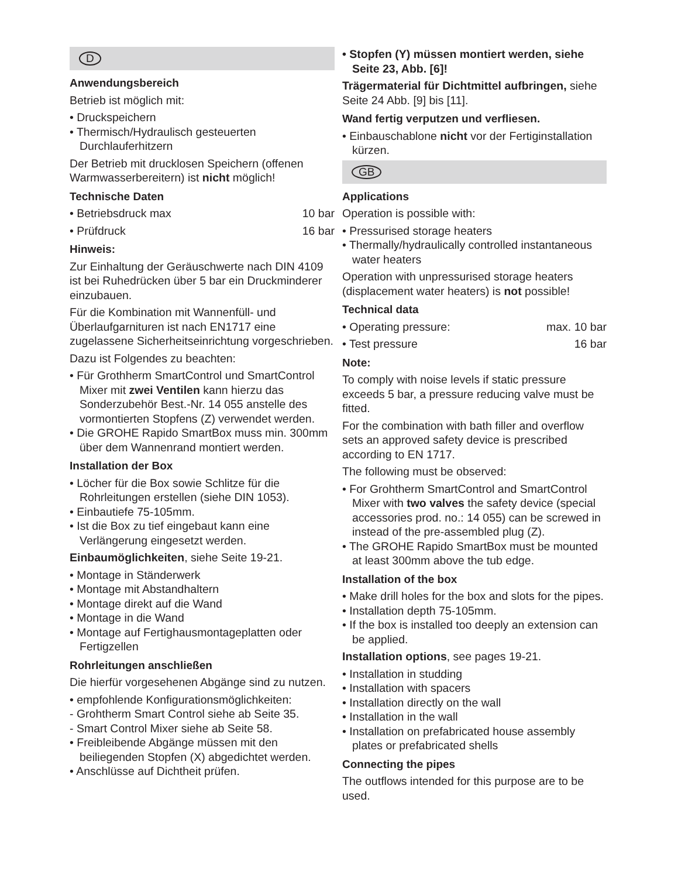D
Anwendungsbereich
Betrieb ist möglich mit:
• Druckspeichern
• Thermisch/Hydraulisch gesteuerten Durchlauferhitzern
Der Betrieb mit drucklosen Speichern (offenen Warmwasserbereitern) ist nicht möglich!
Technische Daten
• Betriebsdruck max 10 bar
• Prüfdruck 16 bar
Hinweis:
Zur Einhaltung der Geräuschwerte nach DIN 4109 ist bei Ruhedrücken über 5 bar ein Druckminderer einzubauen.
Für die Kombination mit Wannenfüll- und Überlaufgarnituren ist nach EN1717 eine zugelassene Sicherheitseinrichtung vorgeschrieben.
Dazu ist Folgendes zu beachten:
• Für Grothherm SmartControl und SmartControl Mixer mit zwei Ventilen kann hierzu das Sonderzubehör Best.-Nr. 14 055 anstelle des vormontierten Stopfens (Z) verwendet werden.
• Die GROHE Rapido SmartBox muss min. 300mm über dem Wannenrand montiert werden.
Installation der Box
• Löcher für die Box sowie Schlitze für die Rohrleitungen erstellen (siehe DIN 1053).
• Einbautiefe 75-105mm.
• Ist die Box zu tief eingebaut kann eine Verlängerung eingesetzt werden.
Einbaumöglichkeiten, siehe Seite 19-21.
• Montage in Ständerwerk
• Montage mit Abstandhaltern
• Montage direkt auf die Wand
• Montage in die Wand
• Montage auf Fertighausmontageplatten oder Fertigzellen
Rohrleitungen anschließen
Die hierfür vorgesehenen Abgänge sind zu nutzen.
• empfohlende Konfigurationsmöglichkeiten:
- Grohtherm Smart Control siehe ab Seite 35.
- Smart Control Mixer siehe ab Seite 58.
• Freibleibende Abgänge müssen mit den beiliegenden Stopfen (X) abgedichtet werden.
• Anschlüsse auf Dichtheit prüfen.
• Stopfen (Y) müssen montiert werden, siehe Seite 23, Abb. [6]!
Trägermaterial für Dichtmittel aufbringen, siehe Seite 24 Abb. [9] bis [11].
Wand fertig verputzen und verfliesen.
• Einbauschablone nicht vor der Fertiginstallation kürzen.
GB
Applications
Operation is possible with:
• Pressurised storage heaters
• Thermally/hydraulically controlled instantaneous water heaters
Operation with unpressurised storage heaters (displacement water heaters) is not possible!
Technical data
• Operating pressure: max. 10 bar
• Test pressure 16 bar
Note:
To comply with noise levels if static pressure exceeds 5 bar, a pressure reducing valve must be fitted.
For the combination with bath filler and overflow sets an approved safety device is prescribed according to EN 1717.
The following must be observed:
• For Grohtherm SmartControl and SmartControl Mixer with two valves the safety device (special accessories prod. no.: 14 055) can be screwed in instead of the pre-assembled plug (Z).
• The GROHE Rapido SmartBox must be mounted at least 300mm above the tub edge.
Installation of the box
• Make drill holes for the box and slots for the pipes.
• Installation depth 75-105mm.
• If the box is installed too deeply an extension can be applied.
Installation options, see pages 19-21.
• Installation in studding
• Installation with spacers
• Installation directly on the wall
• Installation in the wall
• Installation on prefabricated house assembly plates or prefabricated shells
Connecting the pipes
The outflows intended for this purpose are to be used.